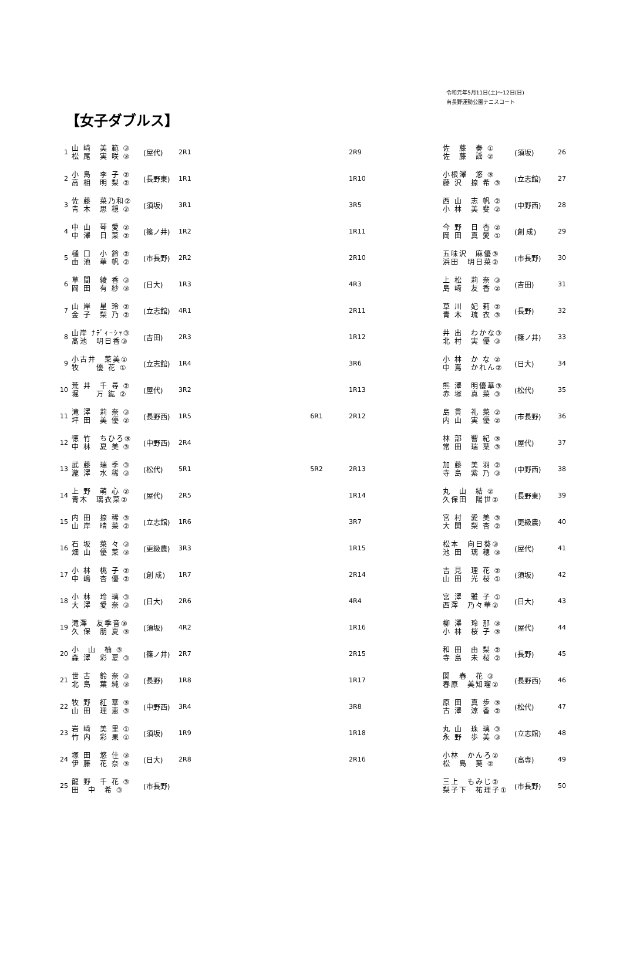令和元年5月11日(土)～12日(日)
南長野運動公園テニスコート
【女子ダブルス】
| 1 | 山 﨑 美 範 ③ 松 尾 実 咲 ③ | (屋代) | 2R1 |
| 2 | 小 島 李 子 ② 高 相 明 梨 ② | (長野東) | 1R1 |
| 3 | 佐 藤 菜乃和② 青 木 思 穏 ② | (須坂) | 3R1 |
| 4 | 中 山 琴 愛 ② 中 澤 日 菜 ② | (篠ノ井) | 1R2 |
| 5 | 樋 口 小 鈴 ② 由 池 華 帆 ② | (市長野) | 2R2 |
| 6 | 草 間 綾 香 ③ 岡 田 有 紗 ③ | (日大) | 1R3 |
| 7 | 山 岸 星 玲 ② 金 子 梨 乃 ② | (立志館) | 4R1 |
| 8 | 山岸 ﾅﾃﾞｨｰｼｬ③ 髙池 明日香③ | (吉田) | 2R3 |
| 9 | 小古井 菜美① 牧 優 花 ① | (立志館) | 1R4 |
| 10 | 荒 井 千 尋 ② 堀 万 紘 ② | (屋代) | 3R2 |
| 11 | 滝 澤 莉 奈 ③ 坪 田 美 優 ② | (長野西) | 1R5 |
| 12 | 徳 竹 ちひろ③ 中 林 夏 美 ③ | (中野西) | 2R4 |
| 13 | 武 藤 瑞 季 ③ 瀧 澤 水 稀 ③ | (松代) | 5R1 |
| 14 | 上 野 萌 心 ② 青木 璃衣菜② | (屋代) | 2R5 |
| 15 | 内 田 捺 稀 ③ 山 岸 晴 菜 ② | (立志館) | 1R6 |
| 16 | 石 坂 菜 々 ③ 畑 山 優 菜 ③ | (更級農) | 3R3 |
| 17 | 小 林 桃 子 ② 中 嶋 杏 優 ② | (創 成) | 1R7 |
| 18 | 小 林 玲 璃 ③ 大 澤 愛 奈 ③ | (日大) | 2R6 |
| 19 | 滝澤 友季音③ 久 保 朋 夏 ③ | (須坂) | 4R2 |
| 20 | 小 山 柚 ③ 森 澤 彩 夏 ③ | (篠ノ井) | 2R7 |
| 21 | 世 古 鈴 奈 ③ 北 島 葉 純 ③ | (長野) | 1R8 |
| 22 | 牧 野 紅 華 ③ 山 田 理 恵 ③ | (中野西) | 3R4 |
| 23 | 岩 﨑 美 里 ① 竹 内 彩 果 ① | (須坂) | 1R9 |
| 24 | 塚 田 悠 佳 ③ 伊 藤 花 奈 ③ | (日大) | 2R8 |
| 25 | 龍 野 千 花 ③ 田 中 希 ③ | (市長野) | |
6R1
5R2
| 2R9 | 佐 藤 奏 ① 佐 藤 謡 ② | (須坂) | 26 |
| 1R10 | 小根澤 悠 ③ 藤 沢 捺 希 ③ | (立志館) | 27 |
| 3R5 | 西 山 志 帆 ② 小 林 美 斐 ② | (中野西) | 28 |
| 1R11 | 今 野 日 杏 ② 岡 田 真 愛 ① | (創 成) | 29 |
| 2R10 | 五味沢 麻優③ 浜田 明日菜② | (市長野) | 30 |
| 4R3 | 上 松 莉 奈 ③ 島 﨑 友 香 ② | (吉田) | 31 |
| 2R11 | 草 川 妃 莉 ② 青 木 琉 衣 ③ | (長野) | 32 |
| 1R12 | 井 出 わかな③ 北 村 実 優 ③ | (篠ノ井) | 33 |
| 3R6 | 小 林 か な ② 中 嶌 かれん② | (日大) | 34 |
| 1R13 | 熊 澤 明優華③ 赤 塚 真 菜 ③ | (松代) | 35 |
| 2R12 | 島 貫 礼 菜 ② 内 山 実 優 ② | (市長野) | 36 |
| | 林 部 響 紀 ③ 常 田 瑞 葉 ③ | (屋代) | 37 |
| 2R13 | 加 藤 美 羽 ② 寺 島 紫 乃 ③ | (中野西) | 38 |
| 1R14 | 丸 山 結 ② 久保田 陽世② | (長野東) | 39 |
| 3R7 | 宮 村 愛 美 ③ 大 関 梨 杏 ② | (更級農) | 40 |
| 1R15 | 松本 向日葵③ 池 田 璃 穂 ③ | (屋代) | 41 |
| 2R14 | 吉 見 理 花 ② 山 田 光 桜 ① | (須坂) | 42 |
| 4R4 | 宮 澤 雅 子 ① 西澤 乃々華② | (日大) | 43 |
| 1R16 | 柳 澤 玲 那 ③ 小 林 桜 子 ③ | (屋代) | 44 |
| 2R15 | 和 田 由 梨 ② 寺 島 未 桜 ② | (長野) | 45 |
| 1R17 | 関 春 花 ③ 春原 美知瑠② | (長野西) | 46 |
| 3R8 | 原 田 真 歩 ③ 古 澤 涼 香 ② | (松代) | 47 |
| 1R18 | 丸 山 珠 璃 ③ 永 野 歩 美 ③ | (立志館) | 48 |
| 2R16 | 小林 かんろ② 松 島 葵 ② | (高専) | 49 |
| | 三上 もみじ② 梨子下 祐理子① | (市長野) | 50 |